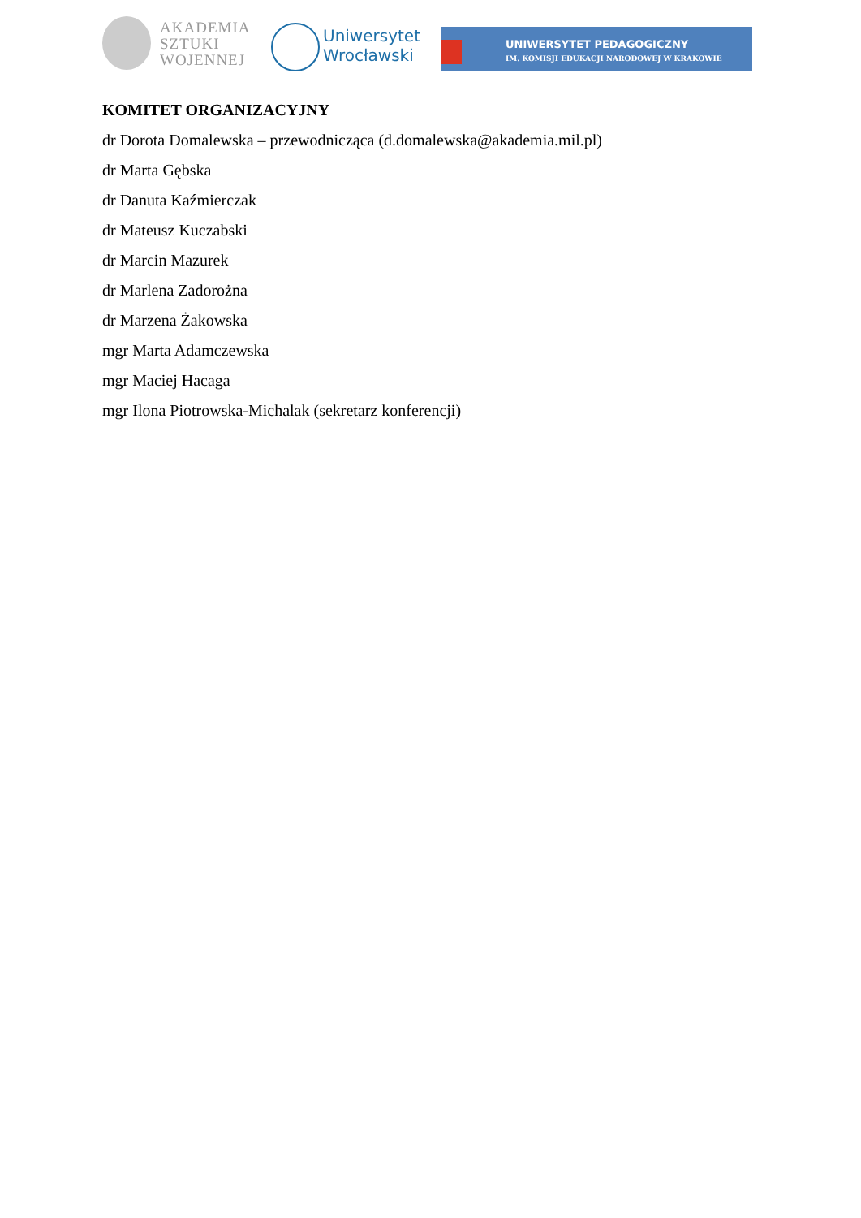AKADEMIA
SZTUKI
WOJENNEJ
Uniwersytet
Wrocławski
UNIWERSYTET PEDAGOGICZNY
IM. KOMISJI EDUKACJI NARODOWEJ W KRAKOWIE
KOMITET ORGANIZACYJNY
dr Dorota Domalewska – przewodnicząca (d.domalewska@akademia.mil.pl)
dr Marta Gębska
dr Danuta Kaźmierczak
dr Mateusz Kuczabski
dr Marcin Mazurek
dr Marlena Zadorożna
dr Marzena Żakowska
mgr Marta Adamczewska
mgr Maciej Hacaga
mgr Ilona Piotrowska-Michalak (sekretarz konferencji)